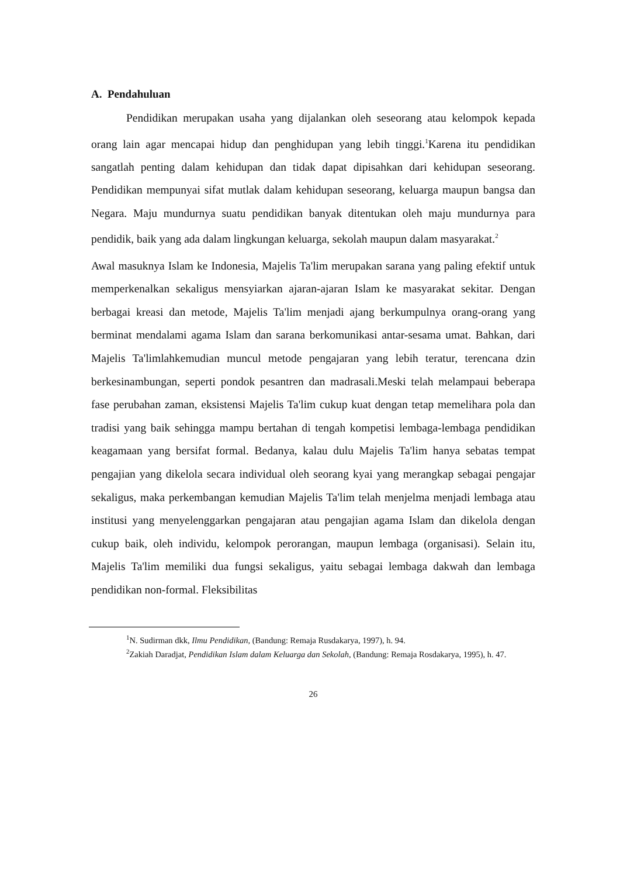A. Pendahuluan
Pendidikan merupakan usaha yang dijalankan oleh seseorang atau kelompok kepada orang lain agar mencapai hidup dan penghidupan yang lebih tinggi.<sup>1</sup>Karena itu pendidikan sangatlah penting dalam kehidupan dan tidak dapat dipisahkan dari kehidupan seseorang. Pendidikan mempunyai sifat mutlak dalam kehidupan seseorang, keluarga maupun bangsa dan Negara. Maju mundurnya suatu pendidikan banyak ditentukan oleh maju mundurnya para pendidik, baik yang ada dalam lingkungan keluarga, sekolah maupun dalam masyarakat.<sup>2</sup>
Awal masuknya Islam ke Indonesia, Majelis Ta'lim merupakan sarana yang paling efektif untuk memperkenalkan sekaligus mensyiarkan ajaran-ajaran Islam ke masyarakat sekitar. Dengan berbagai kreasi dan metode, Majelis Ta'lim menjadi ajang berkumpulnya orang-orang yang berminat mendalami agama Islam dan sarana berkomunikasi antar-sesama umat. Bahkan, dari Majelis Ta'limlahkemudian muncul metode pengajaran yang lebih teratur, terencana dzin berkesinambungan, seperti pondok pesantren dan madrasali.Meski telah melampaui beberapa fase perubahan zaman, eksistensi Majelis Ta'lim cukup kuat dengan tetap memelihara pola dan tradisi yang baik sehingga mampu bertahan di tengah kompetisi lembaga-lembaga pendidikan keagamaan yang bersifat formal. Bedanya, kalau dulu Majelis Ta'lim hanya sebatas tempat pengajian yang dikelola secara individual oleh seorang kyai yang merangkap sebagai pengajar sekaligus, maka perkembangan kemudian Majelis Ta'lim telah menjelma menjadi lembaga atau institusi yang menyelenggarkan pengajaran atau pengajian agama Islam dan dikelola dengan cukup baik, oleh individu, kelompok perorangan, maupun lembaga (organisasi). Selain itu, Majelis Ta'lim memiliki dua fungsi sekaligus, yaitu sebagai lembaga dakwah dan lembaga pendidikan non-formal. Fleksibilitas
<sup>1</sup> N. Sudirman dkk, Ilmu Pendidikan, (Bandung: Remaja Rusdakarya, 1997), h. 94.
<sup>2</sup> Zakiah Daradjat, Pendidikan Islam dalam Keluarga dan Sekolah, (Bandung: Remaja Rosdakarya, 1995), h. 47.
26